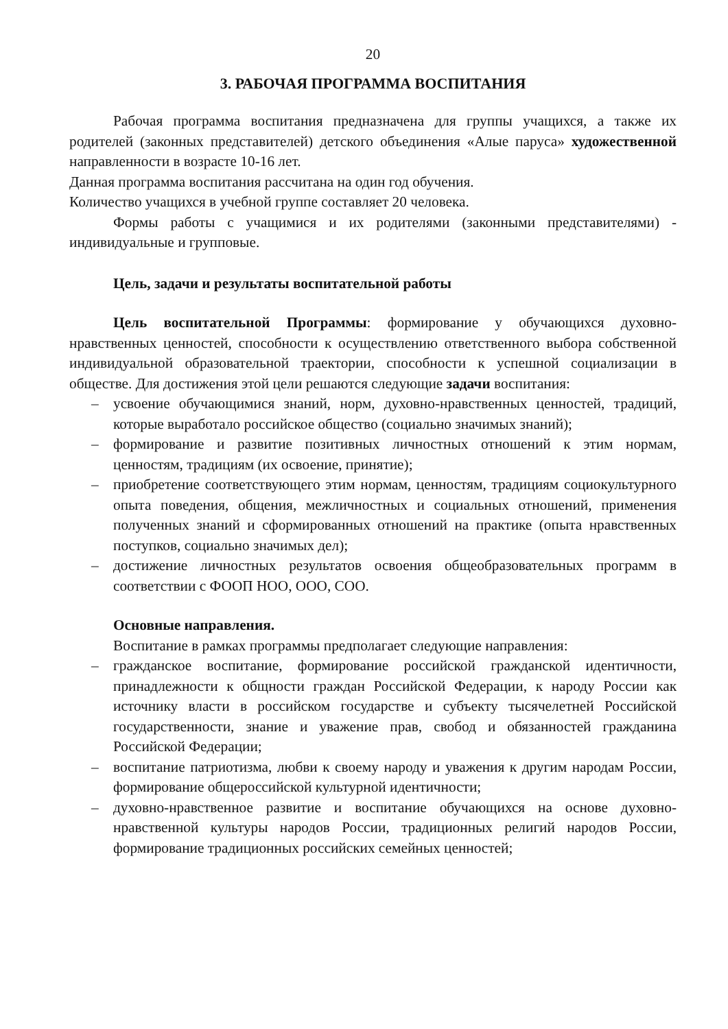20
3. РАБОЧАЯ ПРОГРАММА ВОСПИТАНИЯ
Рабочая программа воспитания предназначена для группы учащихся, а также их родителей (законных представителей) детского объединения «Алые паруса» художественной направленности в возрасте 10-16 лет.
Данная программа воспитания рассчитана на один год обучения.
Количество учащихся в учебной группе составляет 20 человека.
Формы работы с учащимися и их родителями (законными представителями) - индивидуальные и групповые.
Цель, задачи и результаты воспитательной работы
Цель воспитательной Программы: формирование у обучающихся духовно-нравственных ценностей, способности к осуществлению ответственного выбора собственной индивидуальной образовательной траектории, способности к успешной социализации в обществе. Для достижения этой цели решаются следующие задачи воспитания:
– усвоение обучающимися знаний, норм, духовно-нравственных ценностей, традиций, которые выработало российское общество (социально значимых знаний);
– формирование и развитие позитивных личностных отношений к этим нормам, ценностям, традициям (их освоение, принятие);
– приобретение соответствующего этим нормам, ценностям, традициям социокультурного опыта поведения, общения, межличностных и социальных отношений, применения полученных знаний и сформированных отношений на практике (опыта нравственных поступков, социально значимых дел);
– достижение личностных результатов освоения общеобразовательных программ в соответствии с ФООП НОО, ООО, СОО.
Основные направления.
Воспитание в рамках программы предполагает следующие направления:
– гражданское воспитание, формирование российской гражданской идентичности, принадлежности к общности граждан Российской Федерации, к народу России как источнику власти в российском государстве и субъекту тысячелетней Российской государственности, знание и уважение прав, свобод и обязанностей гражданина Российской Федерации;
– воспитание патриотизма, любви к своему народу и уважения к другим народам России, формирование общероссийской культурной идентичности;
– духовно-нравственное развитие и воспитание обучающихся на основе духовно-нравственной культуры народов России, традиционных религий народов России, формирование традиционных российских семейных ценностей;